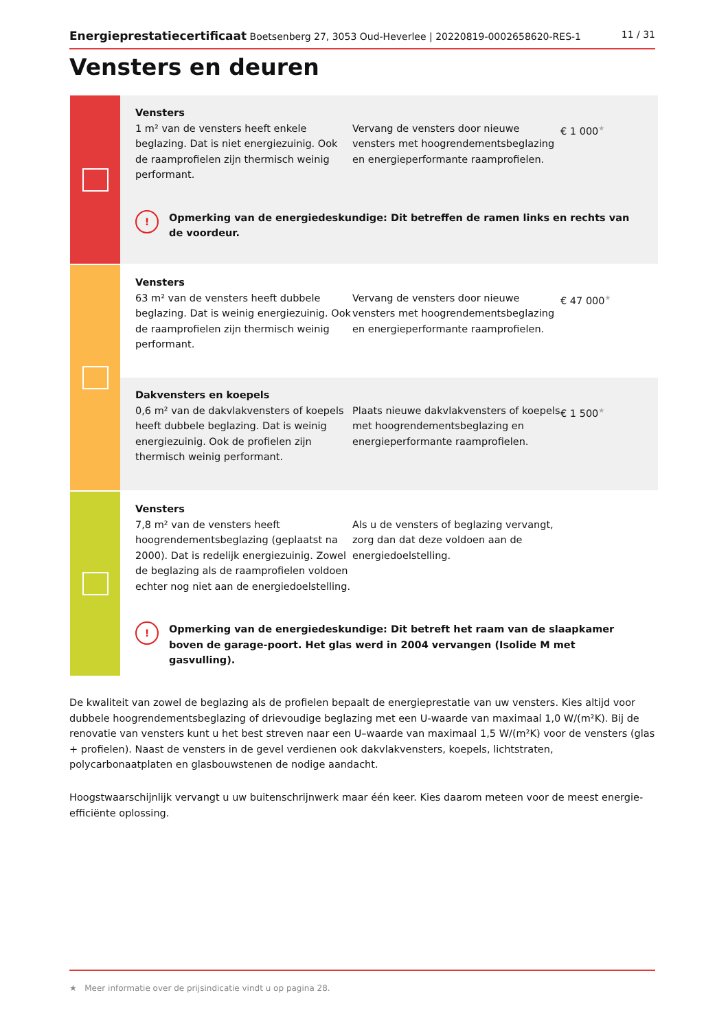Energieprestatiecertificaat Boetsenberg 27, 3053 Oud-Heverlee | 20220819-0002658620-RES-1 11 / 31
Vensters en deuren
Vensters
1 m² van de vensters heeft enkele beglazing. Dat is niet energiezuinig. Ook de raamprofielen zijn thermisch weinig performant.
Vervang de vensters door nieuwe vensters met hoogrendementsbeglazing en energieperformante raamprofielen.
€ 1 000★
!
Opmerking van de energiedeskundige: Dit betreffen de ramen links en rechts van de voordeur.
Vensters
63 m² van de vensters heeft dubbele beglazing. Dat is weinig energiezuinig. Ook de raamprofielen zijn thermisch weinig performant.
Vervang de vensters door nieuwe vensters met hoogrendementsbeglazing en energieperformante raamprofielen.
€ 47 000★
Dakvensters en koepels
0,6 m² van de dakvlakvensters of koepels heeft dubbele beglazing. Dat is weinig energiezuinig. Ook de profielen zijn thermisch weinig performant.
Plaats nieuwe dakvlakvensters of koepels met hoogrendementsbeglazing en energieperformante raamprofielen.
€ 1 500★
Vensters
7,8 m² van de vensters heeft hoogrendementsbeglazing (geplaatst na 2000). Dat is redelijk energiezuinig. Zowel de beglazing als de raamprofielen voldoen echter nog niet aan de energiedoelstelling.
Als u de vensters of beglazing vervangt, zorg dan dat deze voldoen aan de energiedoelstelling.
!
Opmerking van de energiedeskundige: Dit betreft het raam van de slaapkamer boven de garage-poort. Het glas werd in 2004 vervangen (Isolide M met gasvulling).
De kwaliteit van zowel de beglazing als de profielen bepaalt de energieprestatie van uw vensters. Kies altijd voor dubbele hoogrendementsbeglazing of drievoudige beglazing met een U-waarde van maximaal 1,0 W/(m²K). Bij de renovatie van vensters kunt u het best streven naar een U–waarde van maximaal 1,5 W/(m²K) voor de vensters (glas + profielen). Naast de vensters in de gevel verdienen ook dakvlakvensters, koepels, lichtstraten, polycarbonaatplaten en glasbouwstenen de nodige aandacht.
Hoogstwaarschijnlijk vervangt u uw buitenschrijnwerk maar één keer. Kies daarom meteen voor de meest energie-efficiënte oplossing.
★ Meer informatie over de prijsindicatie vindt u op pagina 28.